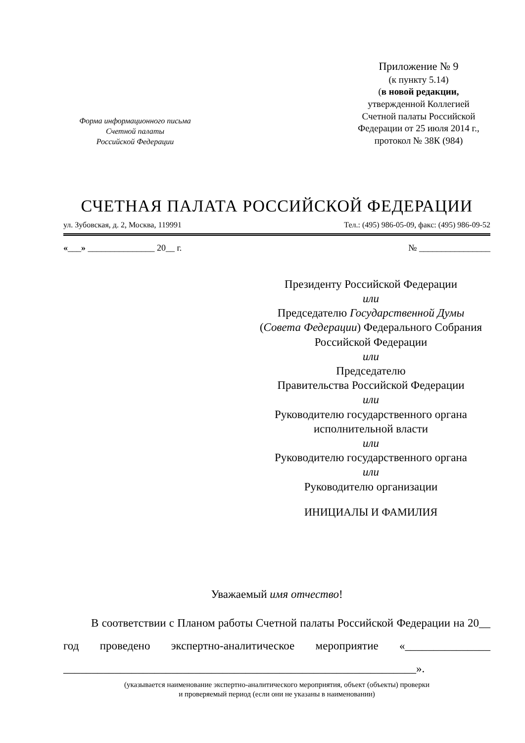Форма информационного письма
Счетной палаты
Российской Федерации
Приложение № 9
(к пункту 5.14)
(в новой редакции,
утвержденной Коллегией
Счетной палаты Российской
Федерации от 25 июля 2014 г.,
протокол № 38К (984)
СЧЕТНАЯ ПАЛАТА РОССИЙСКОЙ ФЕДЕРАЦИИ
ул. Зубовская, д. 2, Москва, 119991 Тел.: (495) 986-05-09, факс: (495) 986-09-52
«___» _______________ 20__ г. № ________________
Президенту Российской Федерации
или
Председателю Государственной Думы
(Совета Федерации) Федерального Собрания
Российской Федерации
или
Председателю
Правительства Российской Федерации
или
Руководителю государственного органа
исполнительной власти
или
Руководителю государственного органа
или
Руководителю организации
ИНИЦИАЛЫ И ФАМИЛИЯ
Уважаемый имя отчество!
В соответствии с Планом работы Счетной палаты Российской Федерации на 20__ год проведено экспертно-аналитическое мероприятие «_______________ ______________________________________________________________».
(указывается наименование экспертно-аналитического мероприятия, объект (объекты) проверки
и проверяемый период (если они не указаны в наименовании)